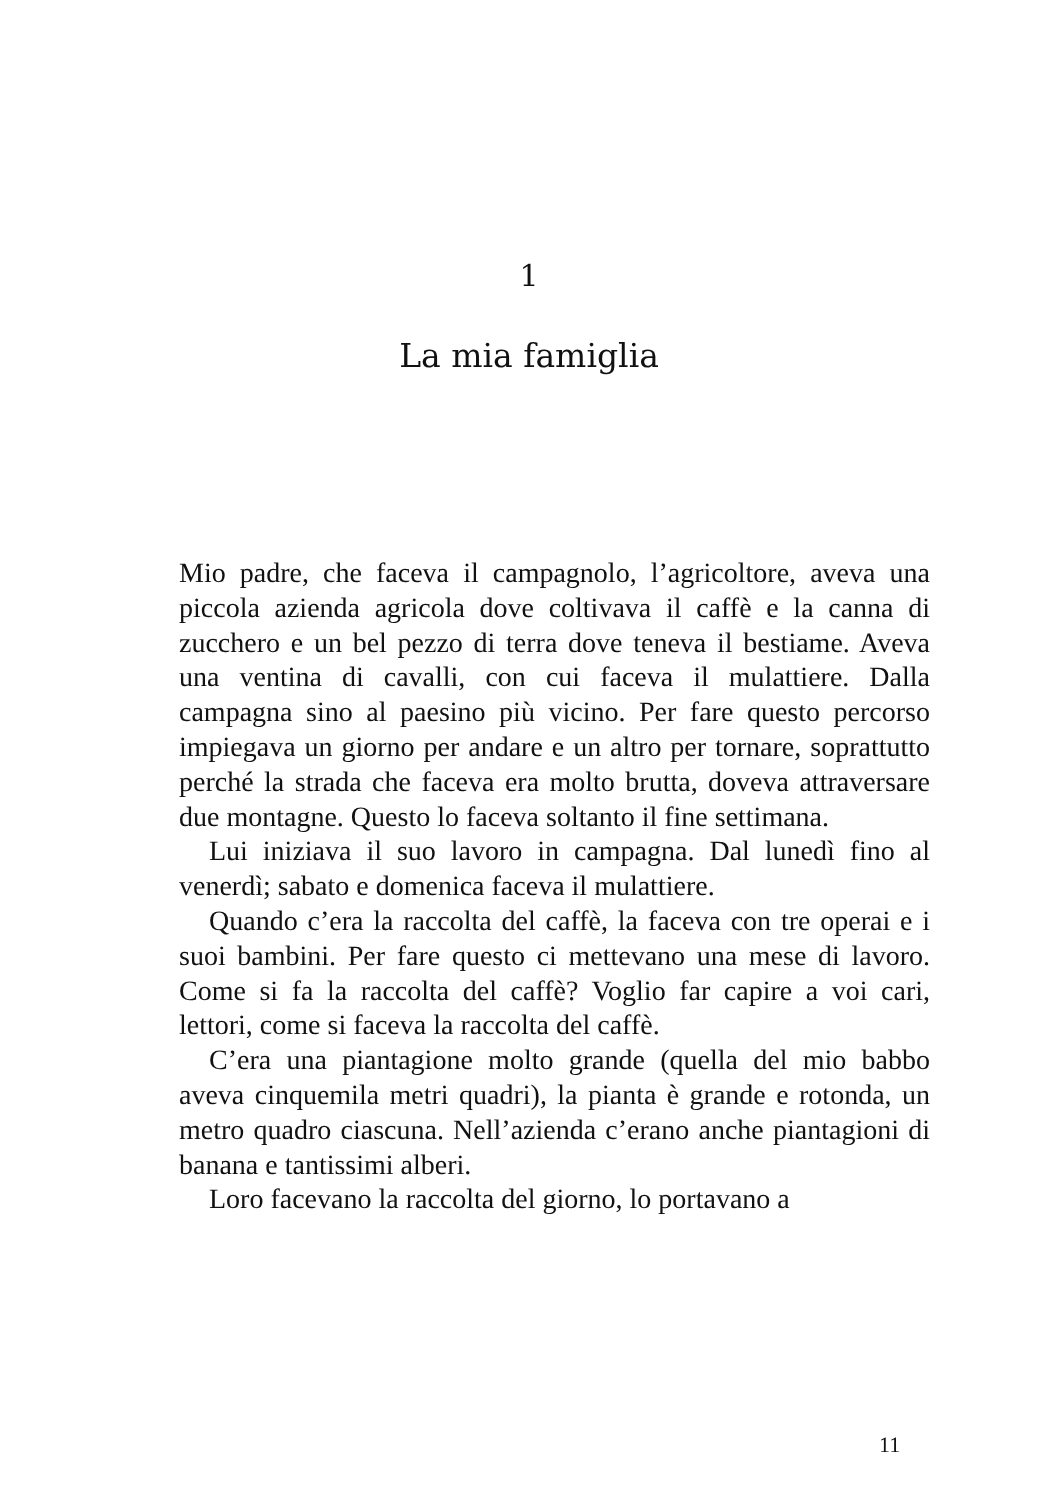1
La mia famiglia
Mio padre, che faceva il campagnolo, l’agricoltore, aveva una piccola azienda agricola dove coltivava il caffè e la canna di zucchero e un bel pezzo di terra dove teneva il bestiame. Aveva una ventina di cavalli, con cui faceva il mulattiere. Dalla campagna sino al paesino più vicino. Per fare questo percorso impiegava un giorno per andare e un altro per tornare, soprattutto perché la strada che faceva era molto brutta, doveva attraversare due montagne. Questo lo faceva soltanto il fine settimana.
Lui iniziava il suo lavoro in campagna. Dal lunedì fino al venerdì; sabato e domenica faceva il mulattiere.
Quando c’era la raccolta del caffè, la faceva con tre operai e i suoi bambini. Per fare questo ci mettevano una mese di lavoro. Come si fa la raccolta del caffè? Voglio far capire a voi cari, lettori, come si faceva la raccolta del caffè.
C’era una piantagione molto grande (quella del mio babbo aveva cinquemila metri quadri), la pianta è grande e rotonda, un metro quadro ciascuna. Nell’azienda c’erano anche piantagioni di banana e tantissimi alberi.
Loro facevano la raccolta del giorno, lo portavano a
11